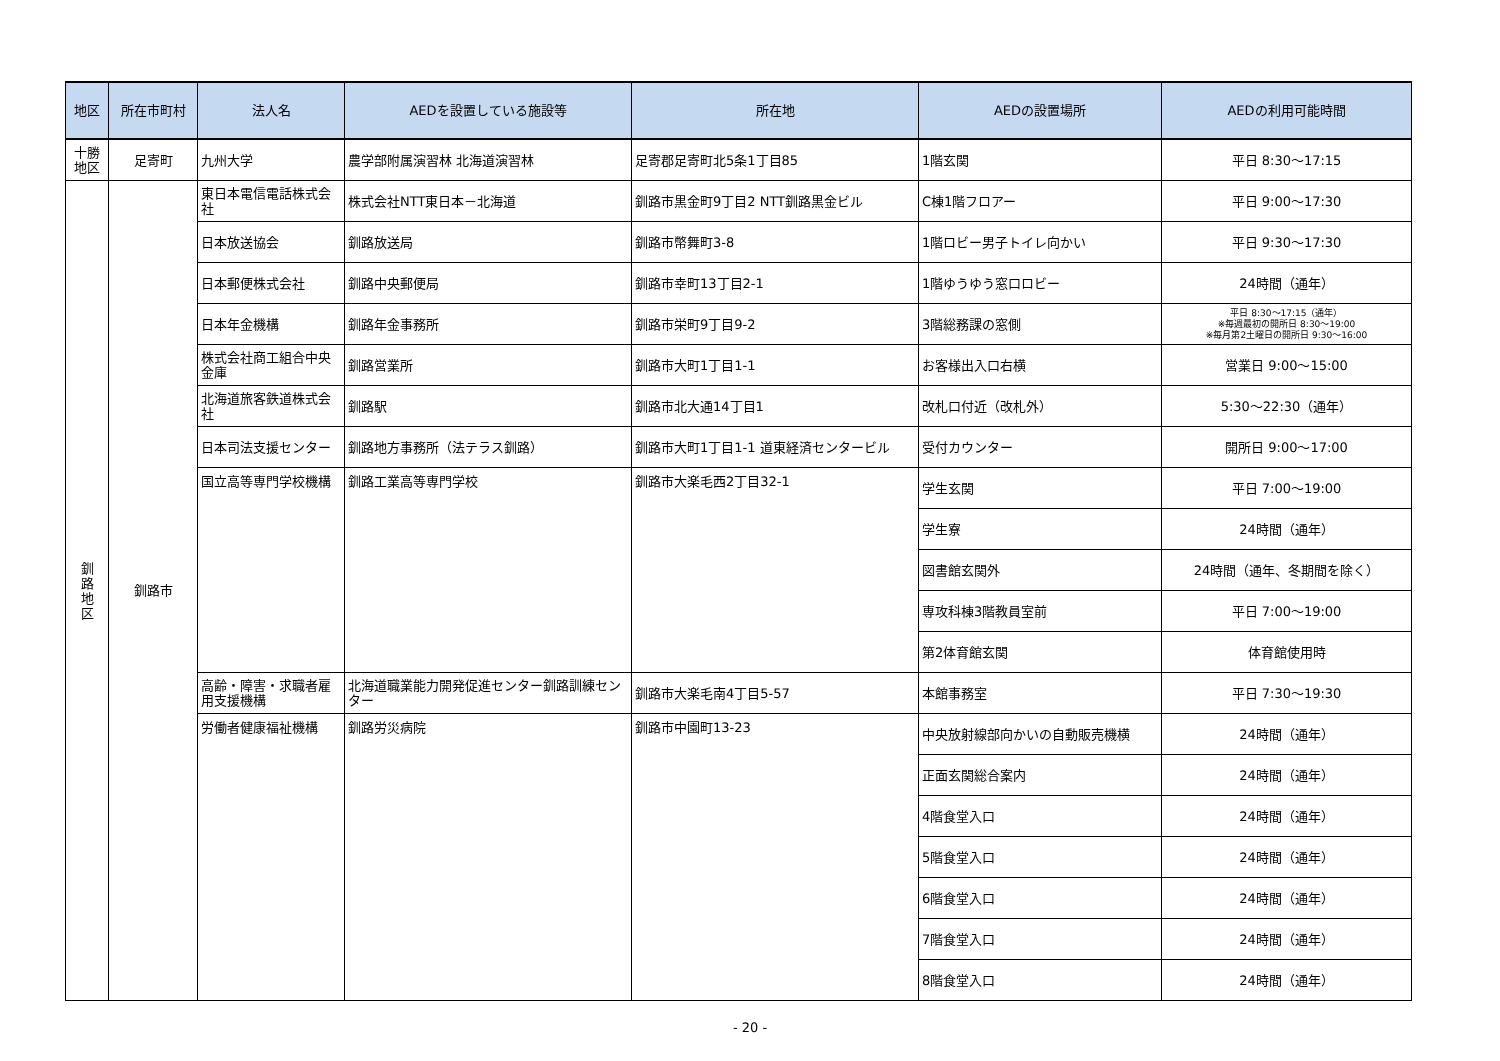| 地区 | 所在市町村 | 法人名 | AEDを設置している施設等 | 所在地 | AEDの設置場所 | AEDの利用可能時間 |
| --- | --- | --- | --- | --- | --- | --- |
| 十勝 地区 | 足寄町 | 九州大学 | 農学部附属演習林 北海道演習林 | 足寄郡足寄町北5条1丁目85 | 1階玄関 | 平日 8:30～17:15 |
| 釧 路 地 区 | 釧路市 | 東日本電信電話株式会社 | 株式会社NTT東日本－北海道 | 釧路市黒金町9丁目2 NTT釧路黒金ビル | C棟1階フロアー | 平日 9:00～17:30 |
| | | 日本放送協会 | 釧路放送局 | 釧路市幣舞町3-8 | 1階ロビー男子トイレ向かい | 平日 9:30～17:30 |
| | | 日本郵便株式会社 | 釧路中央郵便局 | 釧路市幸町13丁目2-1 | 1階ゆうゆう窓口ロビー | 24時間（通年） |
| | | 日本年金機構 | 釧路年金事務所 | 釧路市栄町9丁目9-2 | 3階総務課の窓側 | 平日 8:30～17:15（通年） ※毎週最初の開所日 8:30～19:00 ※毎月第2土曜日の開所日 9:30～16:00 |
| | | 株式会社商工組合中央金庫 | 釧路営業所 | 釧路市大町1丁目1-1 | お客様出入口右横 | 営業日 9:00～15:00 |
| | | 北海道旅客鉄道株式会社 | 釧路駅 | 釧路市北大通14丁目1 | 改札口付近（改札外） | 5:30～22:30（通年） |
| | | 日本司法支援センター | 釧路地方事務所（法テラス釧路） | 釧路市大町1丁目1-1 道東経済センタービル | 受付カウンター | 開所日 9:00～17:00 |
| | | 国立高等専門学校機構 | 釧路工業高等専門学校 | 釧路市大楽毛西2丁目32-1 | 学生玄関 | 平日 7:00～19:00 |
| | | | | | 学生寮 | 24時間（通年） |
| | | | | | 図書館玄関外 | 24時間（通年、冬期間を除く） |
| | | | | | 専攻科棟3階教員室前 | 平日 7:00～19:00 |
| | | | | | 第2体育館玄関 | 体育館使用時 |
| | | 高齢・障害・求職者雇用支援機構 | 北海道職業能力開発促進センター釧路訓練センター | 釧路市大楽毛南4丁目5-57 | 本館事務室 | 平日 7:30～19:30 |
| | | 労働者健康福祉機構 | 釧路労災病院 | 釧路市中園町13-23 | 中央放射線部向かいの自動販売機横 | 24時間（通年） |
| | | | | | 正面玄関総合案内 | 24時間（通年） |
| | | | | | 4階食堂入口 | 24時間（通年） |
| | | | | | 5階食堂入口 | 24時間（通年） |
| | | | | | 6階食堂入口 | 24時間（通年） |
| | | | | | 7階食堂入口 | 24時間（通年） |
| | | | | | 8階食堂入口 | 24時間（通年） |
- 20 -